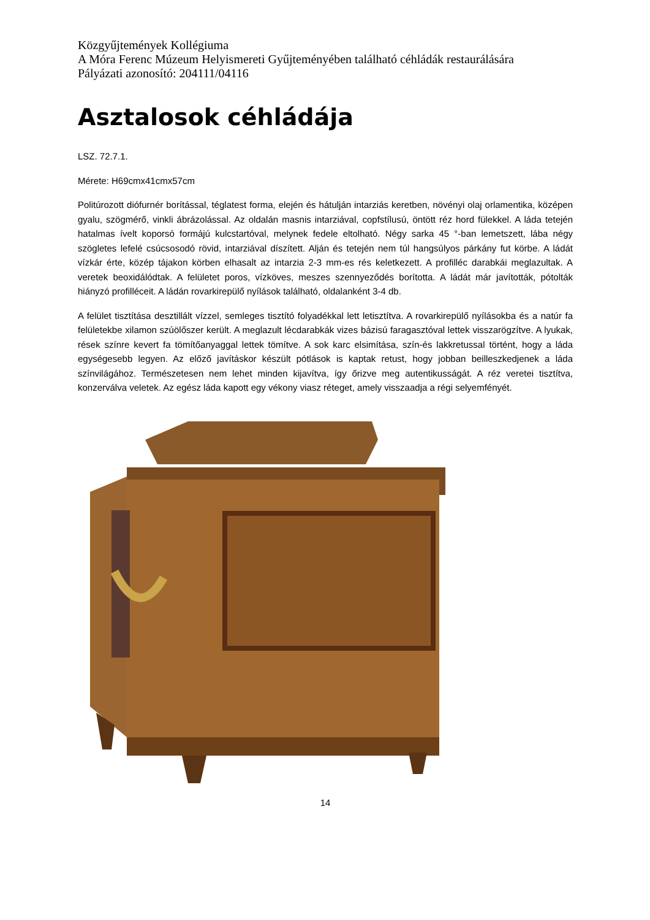Közgyűjtemények Kollégiuma
A Móra Ferenc Múzeum Helyismereti Gyűjteményében található céhládák restaurálására
Pályázati azonosító: 204111/04116
Asztalosok céhládája
LSZ. 72.7.1.
Mérete: H69cmx41cmx57cm
Politúrozott diófurnér borítással, téglatest forma, elején és hátulján intarziás keretben, növényi olaj orlamentika, középen gyalu, szögmérő, vinkli ábrázolással. Az oldalán masnis intarziával, copfstílusú, öntött réz hord fülekkel. A láda tetején hatalmas ívelt koporsó formájú kulcstartóval, melynek fedele eltolható. Négy sarka 45 °-ban lemetszett, lába négy szögletes lefelé csúcsosodó rövid, intarziával díszített. Alján és tetején nem túl hangsúlyos párkány fut körbe. A ládát vízkár érte, közép tájakon körben elhasalt az intarzia 2-3 mm-es rés keletkezett. A profilléc darabkái meglazultak. A veretek beoxidálódtak. A felületet poros, vízköves, meszes szennyeződés borította. A ládát már javították, pótolták hiányzó profilléceit. A ládán rovarkirepülő nyílások található, oldalanként 3-4 db.
A felület tisztítása desztillált vízzel, semleges tisztító folyadékkal lett letisztítva. A rovarkirepülő nyílásokba és a natúr fa felületekbe xilamon szúölőszer került. A meglazult lécdarabkák vizes bázisú faragasztóval lettek visszarögzítve. A lyukak, rések színre kevert fa tömítőanyaggal lettek tömítve. A sok karc elsimítása, szín-és lakkretussal történt, hogy a láda egységesebb legyen. Az előző javításkor készült pótlások is kaptak retust, hogy jobban beilleszkedjenek a láda színvilágához. Természetesen nem lehet minden kijavítva, így őrizve meg autentikusságát. A réz veretei tisztítva, konzerválva veletek. Az egész láda kapott egy vékony viasz réteget, amely visszaadja a régi selyemfényét.
14